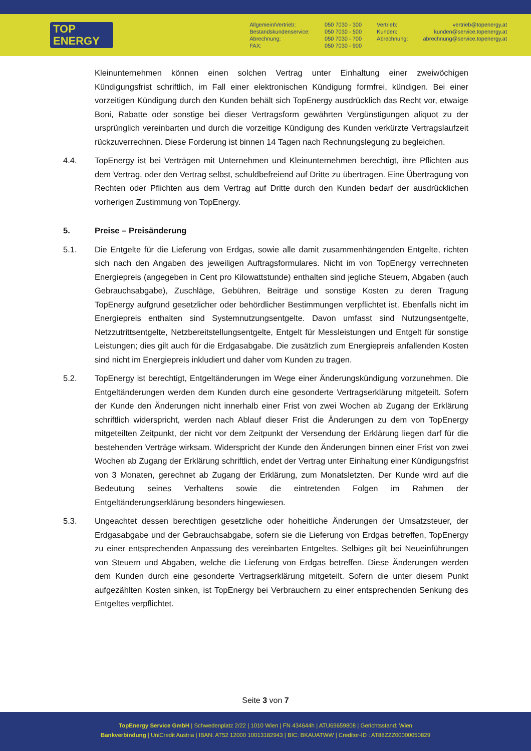TOP
ENERGY
Allgemein/Vertrieb:
Bestandskundenservice:
Abrechnung:
FAX:
050 7030 - 300
050 7030 - 500
050 7030 - 700
050 7030 - 900
Vertrieb:
Kunden:
Abrechnung:
vertrieb@topenergy.at
kunden@service.topenergy.at
abrechnung@service.topenergy.at
Kleinunternehmen können einen solchen Vertrag unter Einhaltung einer zweiwöchigen Kündigungsfrist schriftlich, im Fall einer elektronischen Kündigung formfrei, kündigen. Bei einer vorzeitigen Kündigung durch den Kunden behält sich TopEnergy ausdrücklich das Recht vor, etwaige Boni, Rabatte oder sonstige bei dieser Vertragsform gewährten Vergünstigungen aliquot zu der ursprünglich vereinbarten und durch die vorzeitige Kündigung des Kunden verkürzte Vertragslaufzeit rückzuverrechnen. Diese Forderung ist binnen 14 Tagen nach Rechnungslegung zu begleichen.
4.4. TopEnergy ist bei Verträgen mit Unternehmen und Kleinunternehmen berechtigt, ihre Pflichten aus dem Vertrag, oder den Vertrag selbst, schuldbefreiend auf Dritte zu übertragen. Eine Übertragung von Rechten oder Pflichten aus dem Vertrag auf Dritte durch den Kunden bedarf der ausdrücklichen vorherigen Zustimmung von TopEnergy.
5. Preise – Preisänderung
5.1. Die Entgelte für die Lieferung von Erdgas, sowie alle damit zusammenhängenden Entgelte, richten sich nach den Angaben des jeweiligen Auftragsformulares. Nicht im von TopEnergy verrechneten Energiepreis (angegeben in Cent pro Kilowattstunde) enthalten sind jegliche Steuern, Abgaben (auch Gebrauchsabgabe), Zuschläge, Gebühren, Beiträge und sonstige Kosten zu deren Tragung TopEnergy aufgrund gesetzlicher oder behördlicher Bestimmungen verpflichtet ist. Ebenfalls nicht im Energiepreis enthalten sind Systemnutzungsentgelte. Davon umfasst sind Nutzungsentgelte, Netzzutrittsentgelte, Netzbereitstellungsentgelte, Entgelt für Messleistungen und Entgelt für sonstige Leistungen; dies gilt auch für die Erdgasabgabe. Die zusätzlich zum Energiepreis anfallenden Kosten sind nicht im Energiepreis inkludiert und daher vom Kunden zu tragen.
5.2. TopEnergy ist berechtigt, Entgeltänderungen im Wege einer Änderungskündigung vorzunehmen. Die Entgeltänderungen werden dem Kunden durch eine gesonderte Vertragserklärung mitgeteilt. Sofern der Kunde den Änderungen nicht innerhalb einer Frist von zwei Wochen ab Zugang der Erklärung schriftlich widerspricht, werden nach Ablauf dieser Frist die Änderungen zu dem von TopEnergy mitgeteilten Zeitpunkt, der nicht vor dem Zeitpunkt der Versendung der Erklärung liegen darf für die bestehenden Verträge wirksam. Widerspricht der Kunde den Änderungen binnen einer Frist von zwei Wochen ab Zugang der Erklärung schriftlich, endet der Vertrag unter Einhaltung einer Kündigungsfrist von 3 Monaten, gerechnet ab Zugang der Erklärung, zum Monatsletzten. Der Kunde wird auf die Bedeutung seines Verhaltens sowie die eintretenden Folgen im Rahmen der Entgeltänderungserklärung besonders hingewiesen.
5.3. Ungeachtet dessen berechtigen gesetzliche oder hoheitliche Änderungen der Umsatzsteuer, der Erdgasabgabe und der Gebrauchsabgabe, sofern sie die Lieferung von Erdgas betreffen, TopEnergy zu einer entsprechenden Anpassung des vereinbarten Entgeltes. Selbiges gilt bei Neueinführungen von Steuern und Abgaben, welche die Lieferung von Erdgas betreffen. Diese Änderungen werden dem Kunden durch eine gesonderte Vertragserklärung mitgeteilt. Sofern die unter diesem Punkt aufgezählten Kosten sinken, ist TopEnergy bei Verbrauchern zu einer entsprechenden Senkung des Entgeltes verpflichtet.
Seite 3 von 7
TopEnergy Service GmbH | Schwedenplatz 2/22 | 1010 Wien | FN 434644h | ATU69659808 | Gerichtsstand: Wien
Bankverbindung | UniCredit Austria | IBAN: AT52 12000 10013182943 | BIC: BKAUATWW | Creditor-ID : AT88ZZZ00000050829